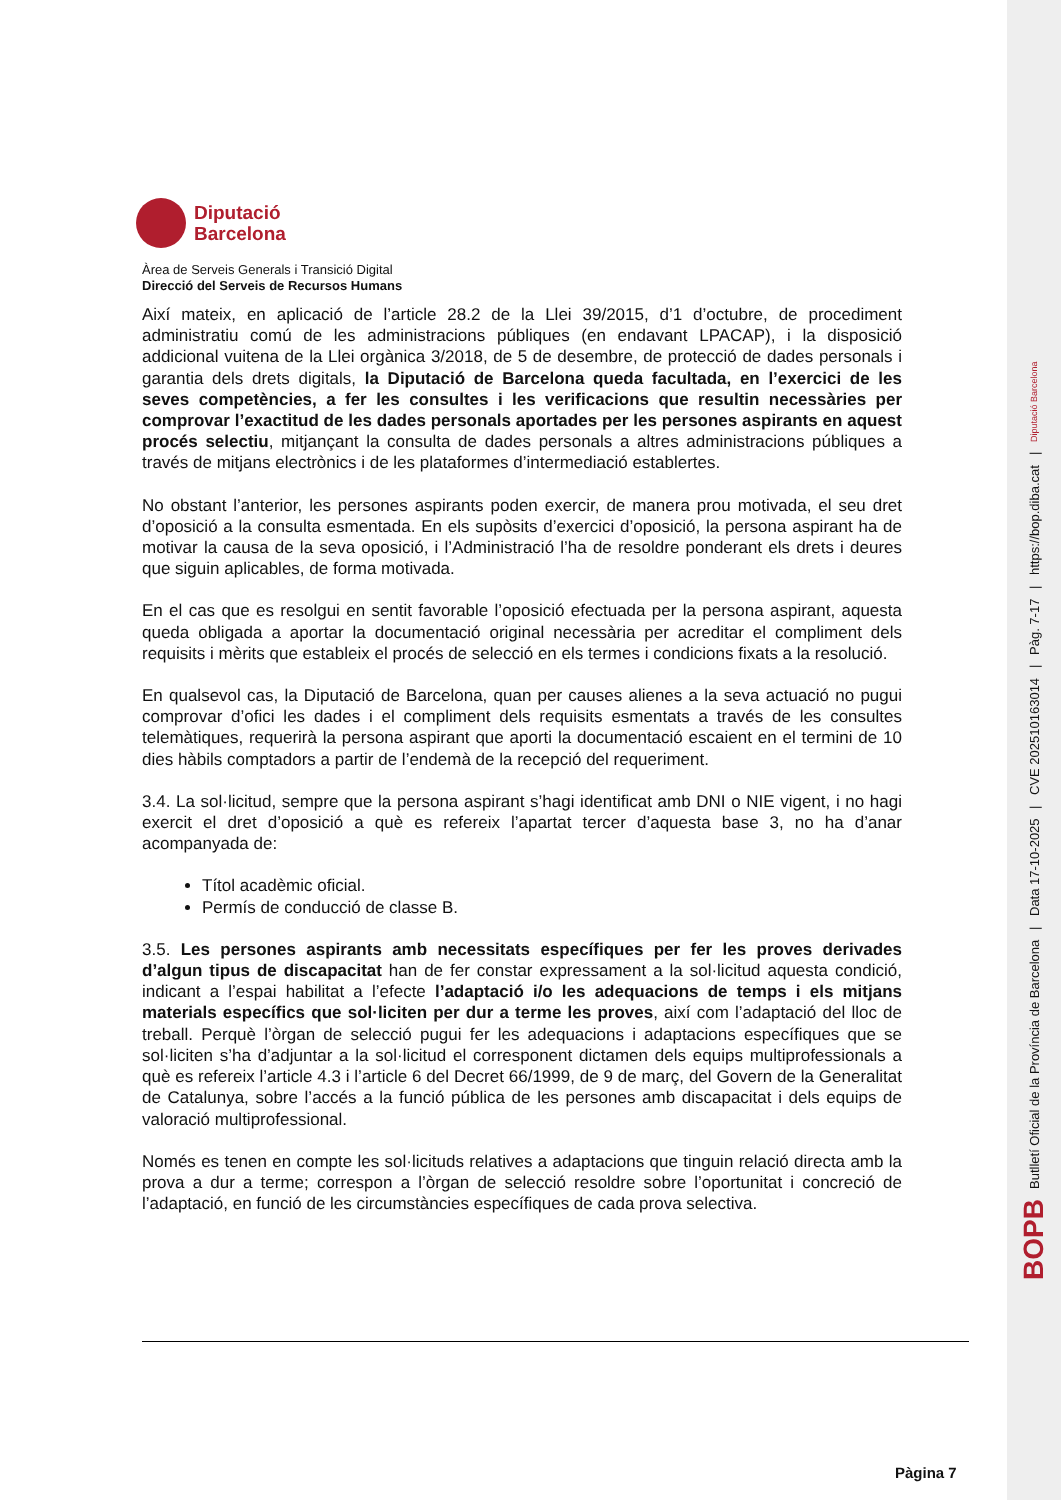BOPB Butlletí Oficial de la Província de Barcelona | Data 17-10-2025 | CVE 202510163014 | Pàg. 7-17 | https://bop.diba.cat | Diputació Barcelona
Diputació
Barcelona
Àrea de Serveis Generals i Transició Digital
Direcció del Serveis de Recursos Humans
Així mateix, en aplicació de l’article 28.2 de la Llei 39/2015, d’1 d’octubre, de procediment administratiu comú de les administracions públiques (en endavant LPACAP), i la disposició addicional vuitena de la Llei orgànica 3/2018, de 5 de desembre, de protecció de dades personals i garantia dels drets digitals, la Diputació de Barcelona queda facultada, en l’exercici de les seves competències, a fer les consultes i les verificacions que resultin necessàries per comprovar l’exactitud de les dades personals aportades per les persones aspirants en aquest procés selectiu, mitjançant la consulta de dades personals a altres administracions públiques a través de mitjans electrònics i de les plataformes d’intermediació establertes.
No obstant l’anterior, les persones aspirants poden exercir, de manera prou motivada, el seu dret d’oposició a la consulta esmentada. En els supòsits d’exercici d’oposició, la persona aspirant ha de motivar la causa de la seva oposició, i l’Administració l’ha de resoldre ponderant els drets i deures que siguin aplicables, de forma motivada.
En el cas que es resolgui en sentit favorable l’oposició efectuada per la persona aspirant, aquesta queda obligada a aportar la documentació original necessària per acreditar el compliment dels requisits i mèrits que estableix el procés de selecció en els termes i condicions fixats a la resolució.
En qualsevol cas, la Diputació de Barcelona, quan per causes alienes a la seva actuació no pugui comprovar d’ofici les dades i el compliment dels requisits esmentats a través de les consultes telemàtiques, requerirà la persona aspirant que aporti la documentació escaient en el termini de 10 dies hàbils comptadors a partir de l’endemà de la recepció del requeriment.
3.4. La sol·licitud, sempre que la persona aspirant s’hagi identificat amb DNI o NIE vigent, i no hagi exercit el dret d’oposició a què es refereix l’apartat tercer d’aquesta base 3, no ha d’anar acompanyada de:
Títol acadèmic oficial.
Permís de conducció de classe B.
3.5. Les persones aspirants amb necessitats específiques per fer les proves derivades d’algun tipus de discapacitat han de fer constar expressament a la sol·licitud aquesta condició, indicant a l’espai habilitat a l’efecte l’adaptació i/o les adequacions de temps i els mitjans materials específics que sol·liciten per dur a terme les proves, així com l’adaptació del lloc de treball. Perquè l’òrgan de selecció pugui fer les adequacions i adaptacions específiques que se sol·liciten s’ha d’adjuntar a la sol·licitud el corresponent dictamen dels equips multiprofessionals a què es refereix l’article 4.3 i l’article 6 del Decret 66/1999, de 9 de març, del Govern de la Generalitat de Catalunya, sobre l’accés a la funció pública de les persones amb discapacitat i dels equips de valoració multiprofessional.
Només es tenen en compte les sol·licituds relatives a adaptacions que tinguin relació directa amb la prova a dur a terme; correspon a l’òrgan de selecció resoldre sobre l’oportunitat i concreció de l’adaptació, en funció de les circumstàncies específiques de cada prova selectiva.
Pàgina 7